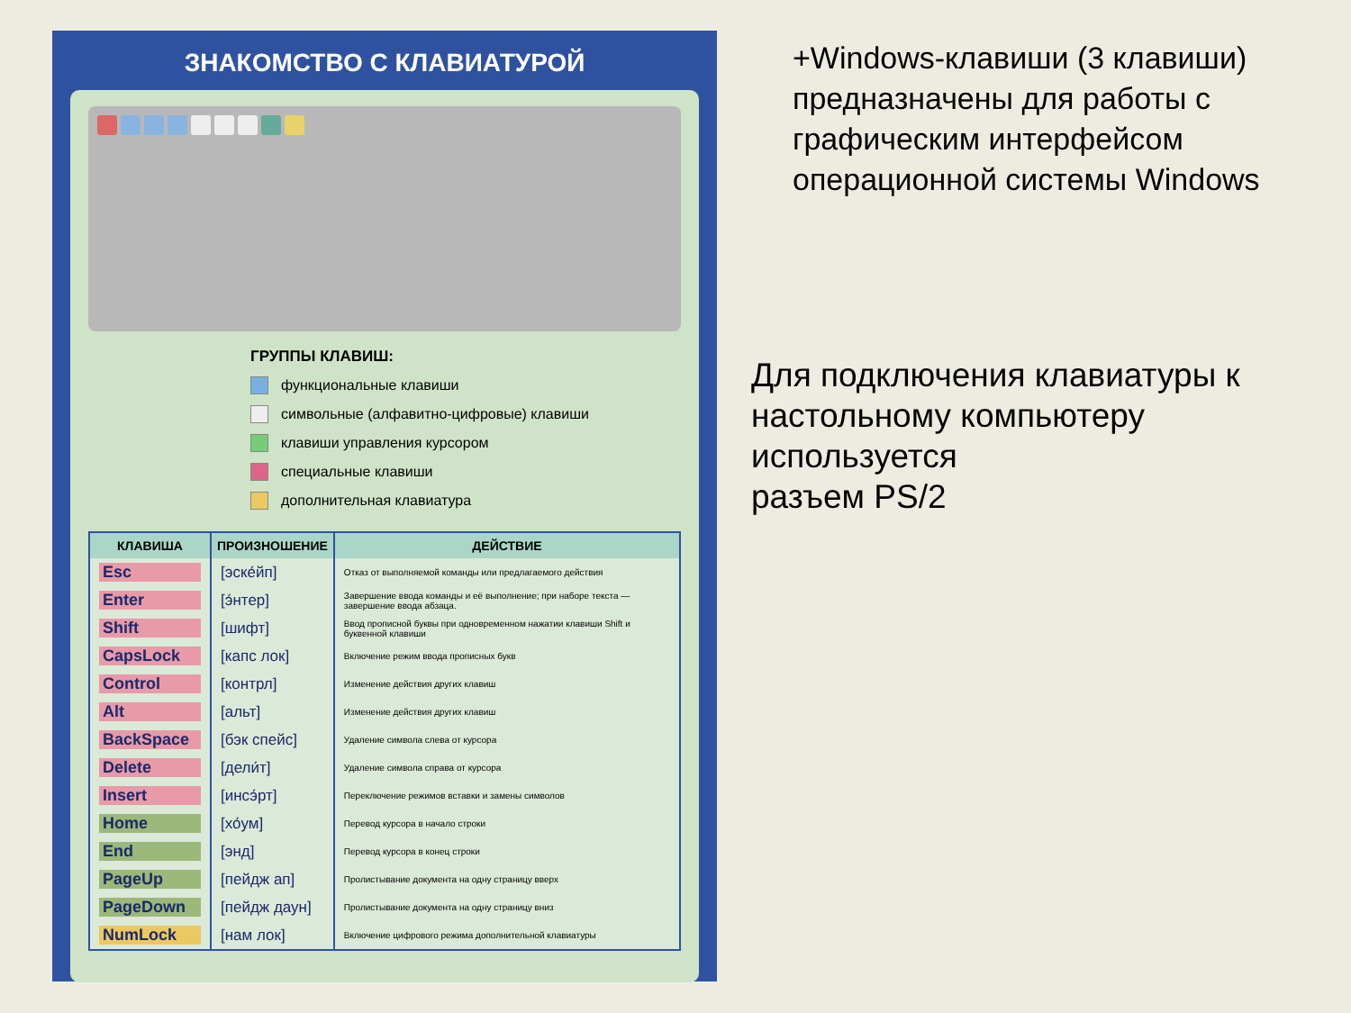ЗНАКОМСТВО С КЛАВИАТУРОЙ
ГРУППЫ КЛАВИШ:
функциональные клавиши
символьные (алфавитно-цифровые) клавиши
клавиши управления курсором
специальные клавиши
дополнительная клавиатура
| КЛАВИША | ПРОИЗНОШЕНИЕ | ДЕЙСТВИЕ |
| --- | --- | --- |
| Esc | [эске́йп] | Отказ от выполняемой команды или предлагаемого действия |
| Enter | [э́нтер] | Завершение ввода команды и её выполнение; при наборе текста — завершение ввода абзаца. |
| Shift | [шифт] | Ввод прописной буквы при одновременном нажатии клавиши Shift и буквенной клавиши |
| CapsLock | [капс лок] | Включение режим ввода прописных букв |
| Control | [контрл] | Изменение действия других клавиш |
| Alt | [альт] | Изменение действия других клавиш |
| BackSpace | [бэк спейс] | Удаление символа слева от курсора |
| Delete | [дели́т] | Удаление символа справа от курсора |
| Insert | [инсэ́рт] | Переключение режимов вставки и замены символов |
| Home | [хо́ум] | Перевод курсора в начало строки |
| End | [энд] | Перевод курсора в конец строки |
| PageUp | [пейдж ап] | Пролистывание документа на одну страницу вверх |
| PageDown | [пейдж даун] | Пролистывание документа на одну страницу вниз |
| NumLock | [нам лок] | Включение цифрового режима дополнительной клавиатуры |
+Windows-клавиши (3 клавиши) предназначены для работы с графическим интерфейсом операционной системы Windows
Для подключения клавиатуры к настольному компьютеру используется
разъем PS/2